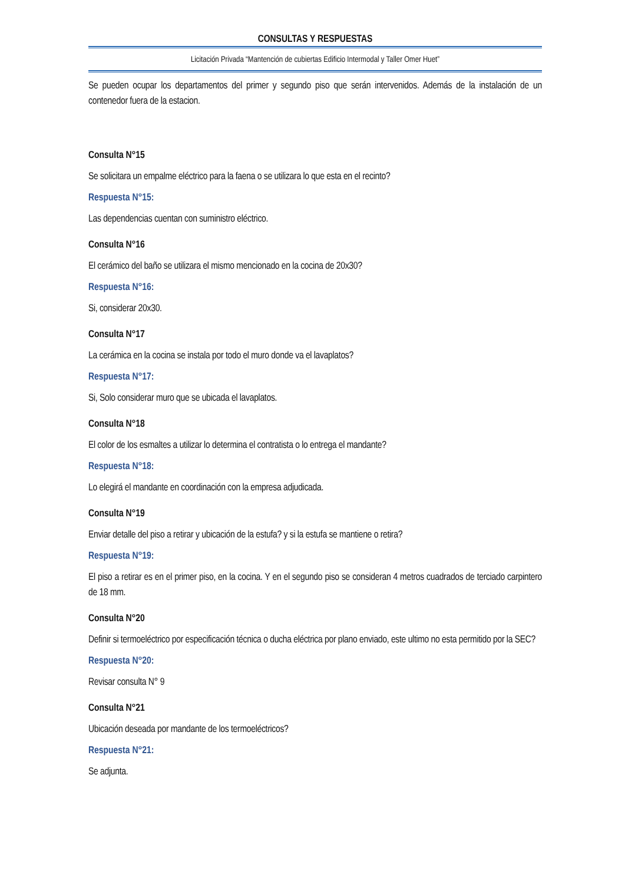CONSULTAS Y RESPUESTAS
Licitación Privada “Mantención de cubiertas Edificio Intermodal y Taller Omer Huet”
Se pueden ocupar los departamentos del primer y segundo piso que serán intervenidos. Además de la instalación de un contenedor fuera de la estacion.
Consulta N°15
Se solicitara un empalme eléctrico para la faena o se utilizara lo que esta en el recinto?
Respuesta N°15:
Las dependencias cuentan con suministro eléctrico.
Consulta N°16
El cerámico del baño se utilizara el mismo mencionado en la cocina de 20x30?
Respuesta N°16:
Si, considerar 20x30.
Consulta N°17
La cerámica en la cocina se instala por todo el muro donde va el lavaplatos?
Respuesta N°17:
Si, Solo considerar muro que se ubicada el lavaplatos.
Consulta N°18
El color de los esmaltes a utilizar lo determina el contratista o lo entrega el mandante?
Respuesta N°18:
Lo elegirá el mandante en coordinación con la empresa adjudicada.
Consulta N°19
Enviar detalle del piso a retirar y ubicación de la estufa? y si la estufa se mantiene o retira?
Respuesta N°19:
El piso a retirar es en el primer piso, en la cocina. Y en el segundo piso se consideran 4 metros cuadrados de terciado carpintero de 18 mm.
Consulta N°20
Definir si termoeléctrico por especificación técnica o ducha eléctrica por plano enviado, este ultimo no esta permitido por la SEC?
Respuesta N°20:
Revisar consulta N° 9
Consulta N°21
Ubicación deseada por mandante de los termoeléctricos?
Respuesta N°21:
Se adjunta.